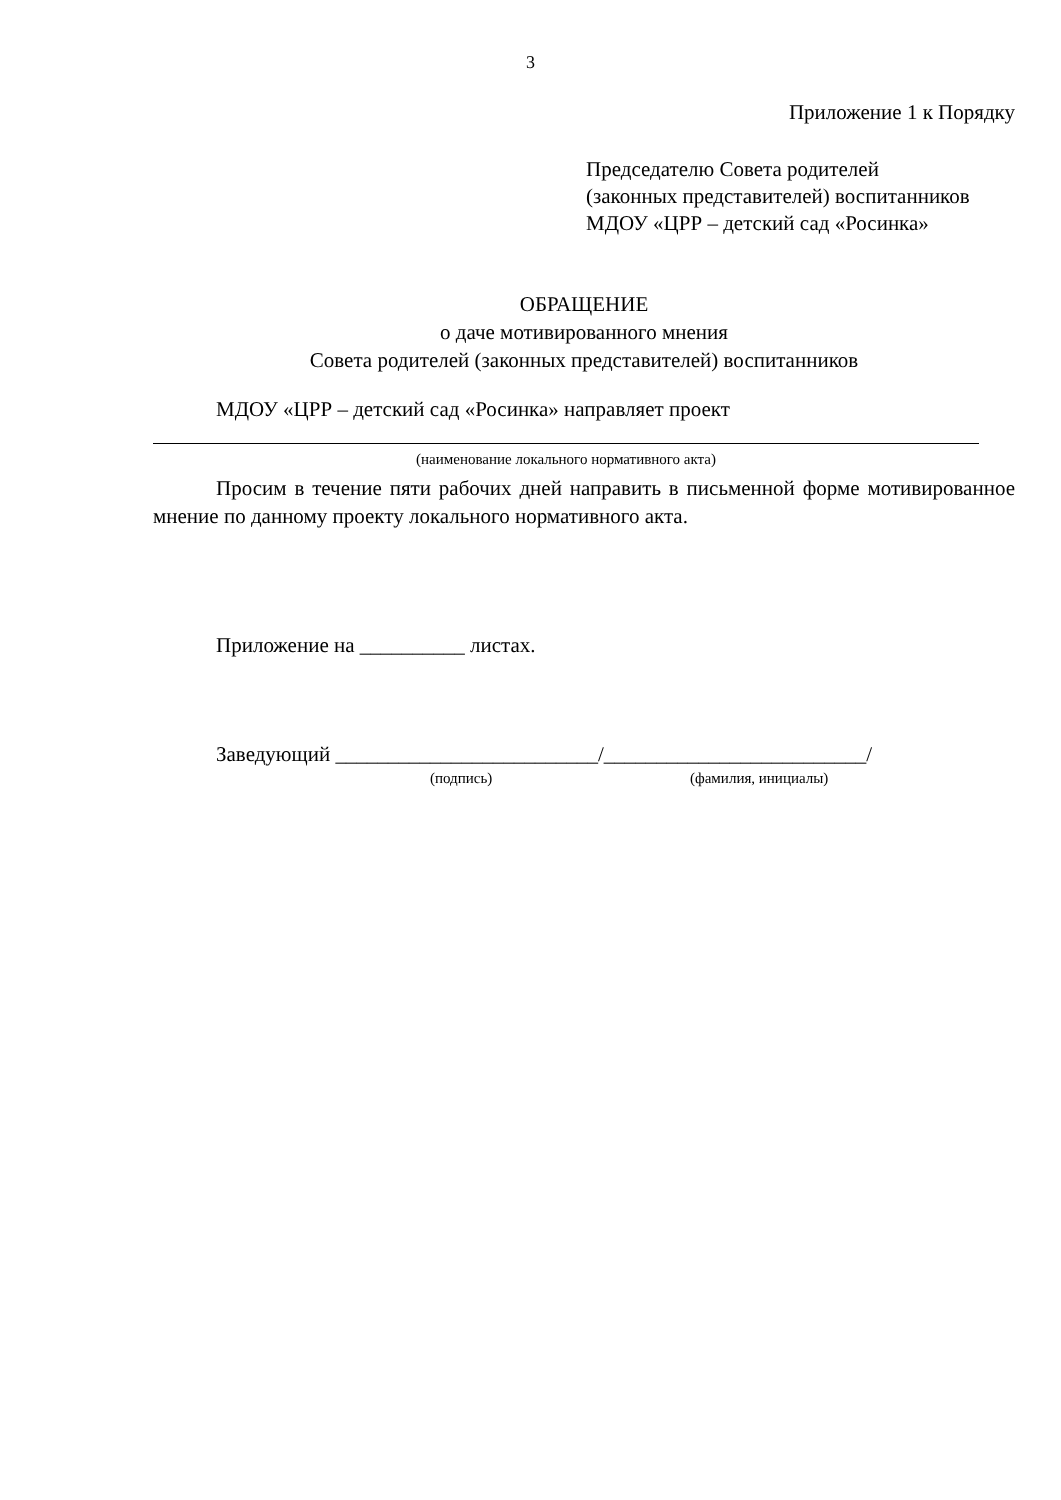3
Приложение 1 к Порядку
Председателю Совета родителей
(законных представителей) воспитанников
МДОУ «ЦРР – детский сад «Росинка»
ОБРАЩЕНИЕ
о даче мотивированного мнения
Совета родителей (законных представителей) воспитанников
МДОУ «ЦРР – детский сад «Росинка» направляет проект
(наименование локального нормативного акта)
Просим в течение пяти рабочих дней направить в письменной форме мотивированное мнение по данному проекту локального нормативного акта.
Приложение на __________ листах.
Заведующий _________________________/_________________________/
(подпись) (фамилия, инициалы)